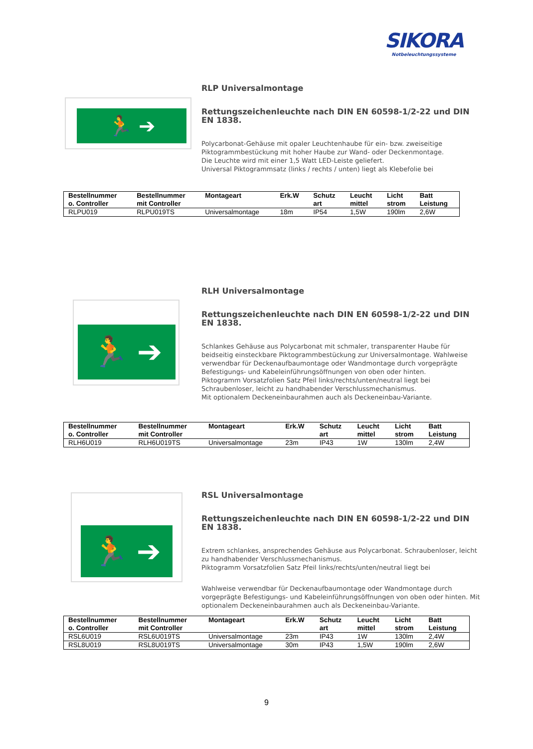SIKORA
Notbeleuchtungssysteme
🏃 ➔
RLP Universalmontage
Rettungszeichenleuchte nach DIN EN 60598-1/2-22 und DIN EN 1838.
Polycarbonat-Gehäuse mit opaler Leuchtenhaube für ein- bzw. zweiseitige Piktogrammbestückung mit hoher Haube zur Wand- oder Deckenmontage.
Die Leuchte wird mit einer 1,5 Watt LED-Leiste geliefert.
Universal Piktogrammsatz (links / rechts / unten) liegt als Klebefolie bei
| Bestellnummer o. Controller | Bestellnummer mit Controller | Montageart | Erk.W | Schutz art | Leucht mittel | Licht strom | Batt Leistung |
| --- | --- | --- | --- | --- | --- | --- | --- |
| RLPU019 | RLPU019TS | Universalmontage | 18m | IP54 | 1,5W | 190lm | 2,6W |
🏃 ➔
RLH Universalmontage
Rettungszeichenleuchte nach DIN EN 60598-1/2-22 und DIN EN 1838.
Schlankes Gehäuse aus Polycarbonat mit schmaler, transparenter Haube für beidseitig einsteckbare Piktogrammbestückung zur Universalmontage. Wahlweise verwendbar für Deckenaufbaumontage oder Wandmontage durch vorgeprägte Befestigungs- und Kabeleinführungsöffnungen von oben oder hinten.
Piktogramm Vorsatzfolien Satz Pfeil links/rechts/unten/neutral liegt bei
Schraubenloser, leicht zu handhabender Verschlussmechanismus.
Mit optionalem Deckeneinbaurahmen auch als Deckeneinbau-Variante.
| Bestellnummer o. Controller | Bestellnummer mit Controller | Montageart | Erk.W | Schutz art | Leucht mittel | Licht strom | Batt Leistung |
| --- | --- | --- | --- | --- | --- | --- | --- |
| RLH6U019 | RLH6U019TS | Universalmontage | 23m | IP43 | 1W | 130lm | 2,4W |
🏃 ➔
RSL Universalmontage
Rettungszeichenleuchte nach DIN EN 60598-1/2-22 und DIN EN 1838.
Extrem schlankes, ansprechendes Gehäuse aus Polycarbonat. Schraubenloser, leicht zu handhabender Verschlussmechanismus.
Piktogramm Vorsatzfolien Satz Pfeil links/rechts/unten/neutral liegt bei
Wahlweise verwendbar für Deckenaufbaumontage oder Wandmontage durch vorgeprägte Befestigungs- und Kabeleinführungsöffnungen von oben oder hinten. Mit optionalem Deckeneinbaurahmen auch als Deckeneinbau-Variante.
| Bestellnummer o. Controller | Bestellnummer mit Controller | Montageart | Erk.W | Schutz art | Leucht mittel | Licht strom | Batt Leistung |
| --- | --- | --- | --- | --- | --- | --- | --- |
| RSL6U019 | RSL6U019TS | Universalmontage | 23m | IP43 | 1W | 130lm | 2,4W |
| RSL8U019 | RSL8U019TS | Universalmontage | 30m | IP43 | 1,5W | 190lm | 2,6W |
9